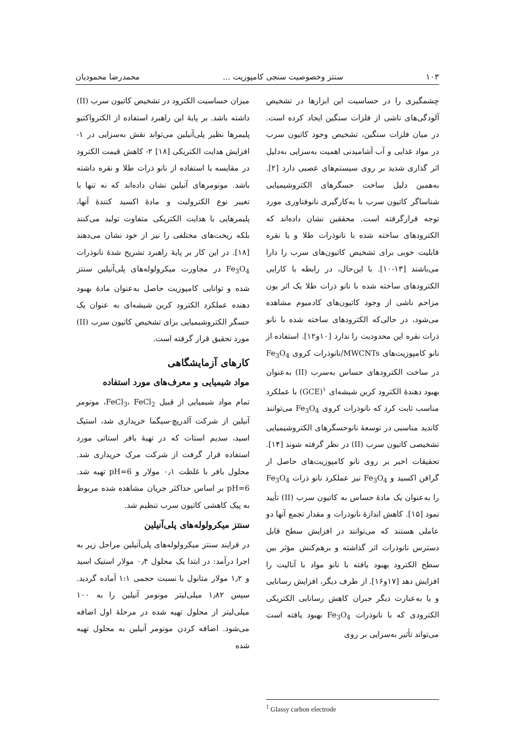۱۰۳ سنتز وخصوصیت سنجی کامپوزیت ... محمدرضا محمودیان
چشمگیری را در حساسیت این ابزارها در تشخیص آلودگی‌های ناشی از فلزات سنگین ایجاد کرده است. در میان فلزات سنگین، تشخیص وجود کاتیون سرب در مواد غذایی و آب آشامیدنی اهمیت به‌سزایی به‌دلیل اثر گذاری شدید بر روی سیستم‌های عصبی دارد [۲]. به‌همین دلیل ساخت حسگرهای الکتروشیمیایی شناساگر کاتیون سرب با به‌کارگیری نانوفناوری مورد توجه قرارگرفته است. محققین نشان داده‌اند که الکترودهای ساخته شده با نانوذرات طلا و یا نقره قابلیت خوبی برای تشخیص کاتیون‌های سرب را دارا می‌باشند [۱۳-۱۰]. با این‌حال، در رابطه با کارایی الکترودهای ساخته شده با نانو ذرات طلا یک اثر یون مزاحم ناشی از وجود کاتیون‌های کادمیوم مشاهده می‌شود، در حالی‌که الکترودهای ساخته شده با نانو ذرات نقره این محدودیت را ندارد [۱۰و۱۲]. استفاده از نانو کامپوزیت‌های MWCNTs/نانوذرات کروی Fe<sub>3</sub>O<sub>4</sub> در ساخت الکترودهای حساس به‌سرب (II) به‌عنوان بهبود دهندهٔ الکترود کربن شیشه‌ای <sup>۱</sup>(GCE) با عملکرد مناسب ثابت کرد که نانوذرات کروی Fe<sub>3</sub>O<sub>4</sub> می‌توانند کاندید مناسبی در توسعهٔ نانوحسگرهای الکتروشیمیایی تشخیصی کاتیون سرب (II) در نظر گرفته شوند [۱۴]. تحقیقات اخیر بر روی نانو کامپوزیت‌های حاصل از گرافن اکسید و Fe<sub>3</sub>O<sub>4</sub> نیز عملکرد نانو ذرات Fe<sub>3</sub>O<sub>4</sub> را به‌عنوان یک مادهٔ حساس به کاتیون سرب (II) تأیید نمود [۱۵]. کاهش اندازهٔ نانوذرات و مقدار تجمع آنها دو عاملی هستند که می‌توانند در افزایش سطح قابل دسترس نانوذرات اثر گذاشته و برهم‌کنش مؤثر بین سطح الکترود بهبود یافته با نانو مواد با آنالیت را افزایش دهد [۱۷و۱۶]. از طرف دیگر، افزایش رسانایی و یا به‌عبارت دیگر جبران کاهش رسانایی الکتریکی الکترودی که با نانوذرات Fe<sub>3</sub>O<sub>4</sub> بهبود یافته است می‌تواند تأثیر به‌سزایی بر روی
میزان حساسیت الکترود در تشخیص کاتیون سرب (II) داشته باشد. بر پایهٔ این راهبرد استفاده از الکترواکتیو پلیمرها نظیر پلی‌آنیلین می‌تواند نقش به‌سزایی در ۱- افزایش هدایت الکتریکی [۱۸] ۲- کاهش قیمت الکترود در مقایسه با استفاده از نانو ذرات طلا و نقره داشته باشد. مونومرهای آنیلین نشان داده‌اند که نه تنها با تغییر نوع الکترولیت و مادهٔ اکسید کنندهٔ آنها، پلیمرهایی با هدایت الکتریکی متفاوت تولید می‌کنند بلکه ریخت‌های مختلفی را نیز از خود نشان می‌دهند [۱۸]. در این کار بر پایهٔ راهبرد تشریح شدهٔ نانوذرات Fe<sub>3</sub>O<sub>4</sub> در مجاورت میکرولوله‌های پلی‌آنیلین سنتز شده و توانایی کامپوزیت حاصل به‌عنوان مادهٔ بهبود دهنده عملکرد الکترود کربن شیشه‌ای به عنوان یک حسگر الکتروشیمیایی برای تشخیص کاتیون سرب (II) مورد تحقیق قرار گرفته است.
کارهای آزمایشگاهی
مواد شیمیایی و معرف‌های مورد استفاده
تمام مواد شیمیایی از قبیل FeCl<sub>3</sub>، FeCl<sub>2</sub>، مونومر آنیلین از شرکت آلدریچ-سیگما خریداری شد، استیک اسید، سدیم استات که در تهیهٔ بافر استاتی مورد استفاده قرار گرفت از شرکت مرک خریداری شد. محلول بافر با غلظت ۰٫۱ مولار و pH=6 تهیه شد. pH=6 بر اساس حداکثر جریان مشاهده شده مربوط به پیک کاهشی کاتیون سرب تنظیم شد.
سنتز میکرولوله‌های پلی‌آنیلین
در فرایند سنتز میکرولوله‌های پلی‌آنیلین مراحل زیر به اجرا درآمد: در ابتدا یک محلول ۰٫۴ مولار استیک اسید و ۱٫۲ مولار متانول با نسبت حجمی ۱:۱ آماده گردید. سپس ۱٫۸۲ میلی‌لیتر مونومر آنیلین را به ۱۰۰ میلی‌لیتر از محلول تهیه شده در مرحلهٔ اول اضافه می‌شود. اضافه کردن مونومر آنیلین به محلول تهیه شده
<sup>1</sup> Glassy carbon electrode